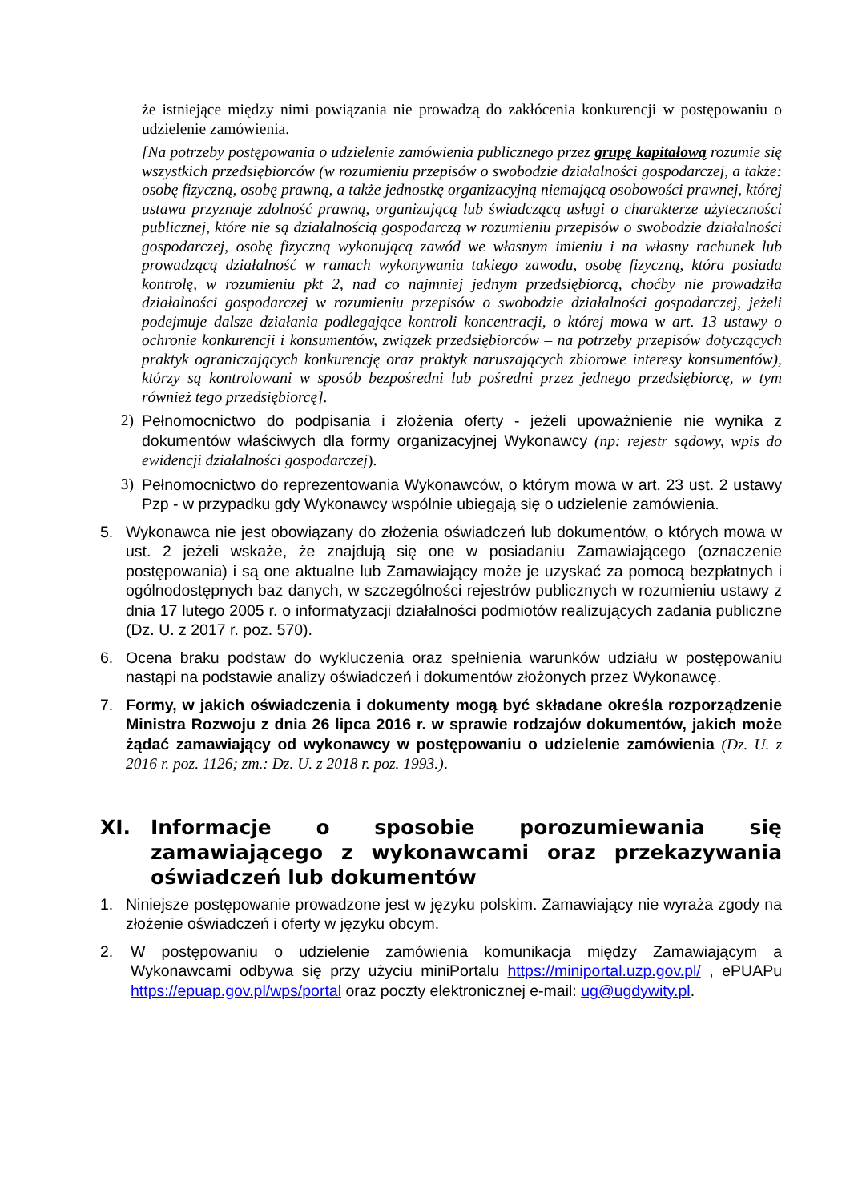że istniejące między nimi powiązania nie prowadzą do zakłócenia konkurencji w postępowaniu o udzielenie zamówienia.
[Na potrzeby postępowania o udzielenie zamówienia publicznego przez grupę kapitałową rozumie się wszystkich przedsiębiorców (w rozumieniu przepisów o swobodzie działalności gospodarczej, a także: osobę fizyczną, osobę prawną, a także jednostkę organizacyjną niemającą osobowości prawnej, której ustawa przyznaje zdolność prawną, organizującą lub świadczącą usługi o charakterze użyteczności publicznej, które nie są działalnością gospodarczą w rozumieniu przepisów o swobodzie działalności gospodarczej, osobę fizyczną wykonującą zawód we własnym imieniu i na własny rachunek lub prowadzącą działalność w ramach wykonywania takiego zawodu, osobę fizyczną, która posiada kontrolę, w rozumieniu pkt 2, nad co najmniej jednym przedsiębiorcą, choćby nie prowadziła działalności gospodarczej w rozumieniu przepisów o swobodzie działalności gospodarczej, jeżeli podejmuje dalsze działania podlegające kontroli koncentracji, o której mowa w art. 13 ustawy o ochronie konkurencji i konsumentów, związek przedsiębiorców – na potrzeby przepisów dotyczących praktyk ograniczających konkurencję oraz praktyk naruszających zbiorowe interesy konsumentów), którzy są kontrolowani w sposób bezpośredni lub pośredni przez jednego przedsiębiorcę, w tym również tego przedsiębiorcę].
2) Pełnomocnictwo do podpisania i złożenia oferty - jeżeli upoważnienie nie wynika z dokumentów właściwych dla formy organizacyjnej Wykonawcy (np: rejestr sądowy, wpis do ewidencji działalności gospodarczej).
3) Pełnomocnictwo do reprezentowania Wykonawców, o którym mowa w art. 23 ust. 2 ustawy Pzp - w przypadku gdy Wykonawcy wspólnie ubiegają się o udzielenie zamówienia.
5. Wykonawca nie jest obowiązany do złożenia oświadczeń lub dokumentów, o których mowa w ust. 2 jeżeli wskaże, że znajdują się one w posiadaniu Zamawiającego (oznaczenie postępowania) i są one aktualne lub Zamawiający może je uzyskać za pomocą bezpłatnych i ogólnodostępnych baz danych, w szczególności rejestrów publicznych w rozumieniu ustawy z dnia 17 lutego 2005 r. o informatyzacji działalności podmiotów realizujących zadania publiczne (Dz. U. z 2017 r. poz. 570).
6. Ocena braku podstaw do wykluczenia oraz spełnienia warunków udziału w postępowaniu nastąpi na podstawie analizy oświadczeń i dokumentów złożonych przez Wykonawcę.
7. Formy, w jakich oświadczenia i dokumenty mogą być składane określa rozporządzenie Ministra Rozwoju z dnia 26 lipca 2016 r. w sprawie rodzajów dokumentów, jakich może żądać zamawiający od wykonawcy w postępowaniu o udzielenie zamówienia (Dz. U. z 2016 r. poz. 1126; zm.: Dz. U. z 2018 r. poz. 1993.).
XI. Informacje o sposobie porozumiewania się zamawiającego z wykonawcami oraz przekazywania oświadczeń lub dokumentów
1. Niniejsze postępowanie prowadzone jest w języku polskim. Zamawiający nie wyraża zgody na złożenie oświadczeń i oferty w języku obcym.
2. W postępowaniu o udzielenie zamówienia komunikacja między Zamawiającym a Wykonawcami odbywa się przy użyciu miniPortalu https://miniportal.uzp.gov.pl/ , ePUAPu https://epuap.gov.pl/wps/portal oraz poczty elektronicznej e-mail: ug@ugdywity.pl.